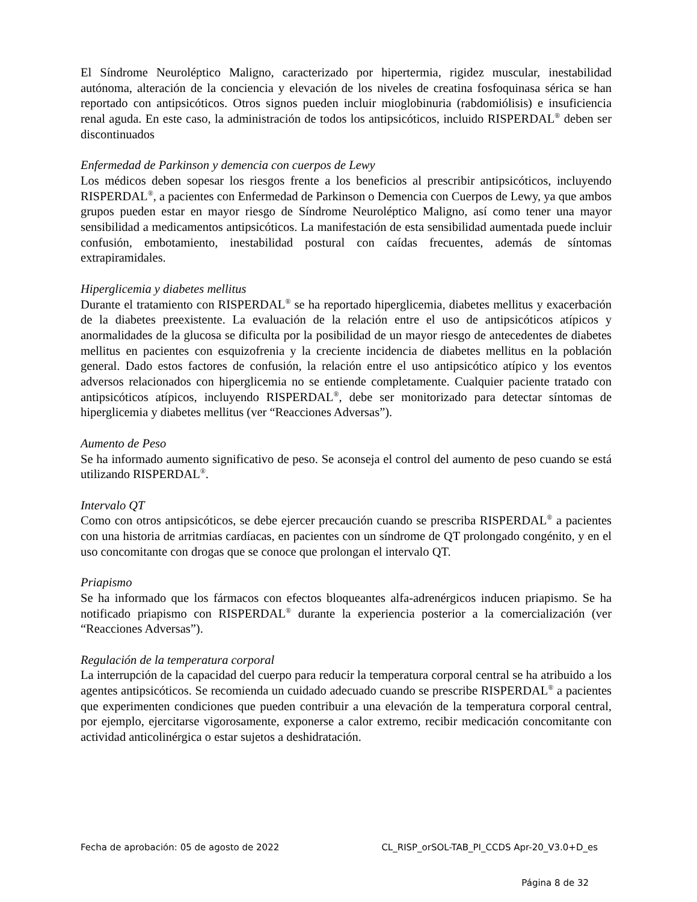El Síndrome Neuroléptico Maligno, caracterizado por hipertermia, rigidez muscular, inestabilidad autónoma, alteración de la conciencia y elevación de los niveles de creatina fosfoquinasa sérica se han reportado con antipsicóticos. Otros signos pueden incluir mioglobinuria (rabdomiólisis) e insuficiencia renal aguda. En este caso, la administración de todos los antipsicóticos, incluido RISPERDAL<sup>®</sup> deben ser discontinuados
Enfermedad de Parkinson y demencia con cuerpos de Lewy
Los médicos deben sopesar los riesgos frente a los beneficios al prescribir antipsicóticos, incluyendo RISPERDAL<sup>®</sup>, a pacientes con Enfermedad de Parkinson o Demencia con Cuerpos de Lewy, ya que ambos grupos pueden estar en mayor riesgo de Síndrome Neuroléptico Maligno, así como tener una mayor sensibilidad a medicamentos antipsicóticos. La manifestación de esta sensibilidad aumentada puede incluir confusión, embotamiento, inestabilidad postural con caídas frecuentes, además de síntomas extrapiramidales.
Hiperglicemia y diabetes mellitus
Durante el tratamiento con RISPERDAL<sup>®</sup> se ha reportado hiperglicemia, diabetes mellitus y exacerbación de la diabetes preexistente. La evaluación de la relación entre el uso de antipsicóticos atípicos y anormalidades de la glucosa se dificulta por la posibilidad de un mayor riesgo de antecedentes de diabetes mellitus en pacientes con esquizofrenia y la creciente incidencia de diabetes mellitus en la población general. Dado estos factores de confusión, la relación entre el uso antipsicótico atípico y los eventos adversos relacionados con hiperglicemia no se entiende completamente. Cualquier paciente tratado con antipsicóticos atípicos, incluyendo RISPERDAL<sup>®</sup>, debe ser monitorizado para detectar síntomas de hiperglicemia y diabetes mellitus (ver “Reacciones Adversas”).
Aumento de Peso
Se ha informado aumento significativo de peso. Se aconseja el control del aumento de peso cuando se está utilizando RISPERDAL<sup>®</sup>.
Intervalo QT
Como con otros antipsicóticos, se debe ejercer precaución cuando se prescriba RISPERDAL<sup>®</sup> a pacientes con una historia de arritmias cardíacas, en pacientes con un síndrome de QT prolongado congénito, y en el uso concomitante con drogas que se conoce que prolongan el intervalo QT.
Priapismo
Se ha informado que los fármacos con efectos bloqueantes alfa-adrenérgicos inducen priapismo. Se ha notificado priapismo con RISPERDAL<sup>®</sup> durante la experiencia posterior a la comercialización (ver “Reacciones Adversas”).
Regulación de la temperatura corporal
La interrupción de la capacidad del cuerpo para reducir la temperatura corporal central se ha atribuido a los agentes antipsicóticos. Se recomienda un cuidado adecuado cuando se prescribe RISPERDAL<sup>®</sup> a pacientes que experimenten condiciones que pueden contribuir a una elevación de la temperatura corporal central, por ejemplo, ejercitarse vigorosamente, exponerse a calor extremo, recibir medicación concomitante con actividad anticolinérgica o estar sujetos a deshidratación.
Fecha de aprobación: 05 de agosto de 2022 CL_RISP_orSOL-TAB_PI_CCDS Apr-20_V3.0+D_es
Página 8 de 32